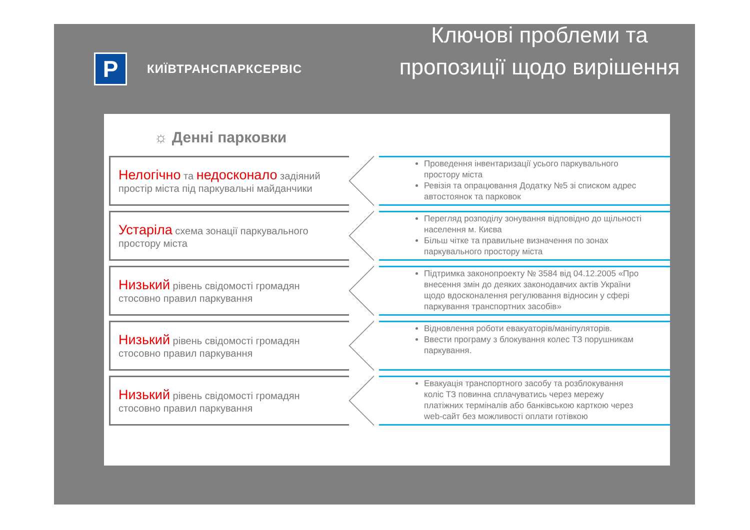P
КИЇВТРАНСПАРКСЕРВІС
Ключові проблеми та пропозиції щодо вирішення
☼ Денні парковки
Нелогічно та недосконало задіяний простір міста під паркувальні майданчики
Проведення інвентаризації усього паркувального простору міста
Ревізія та опрацювання Додатку №5 зі списком адрес автостоянок та парковок
Устаріла схема зонації паркувального простору міста
Перегляд розподілу зонування відповідно до щільності населення м. Києва
Більш чітке та правильне визначення по зонах паркувального простору міста
Низький рівень свідомості громадян стосовно правил паркування
Підтримка законопроекту № 3584 від 04.12.2005 «Про внесення змін до деяких законодавчих актів України щодо вдосконалення регулювання відносин у сфері паркування транспортних засобів»
Низький рівень свідомості громадян стосовно правил паркування
Відновлення роботи евакуаторів/маніпуляторів.
Ввести програму з блокування колес ТЗ порушникам паркування.
Низький рівень свідомості громадян стосовно правил паркування
Евакуація транспортного засобу та розблокування коліс ТЗ повинна сплачуватись через мережу платіжних терміналів або банківською карткою через web-сайт без можливості оплати готівкою